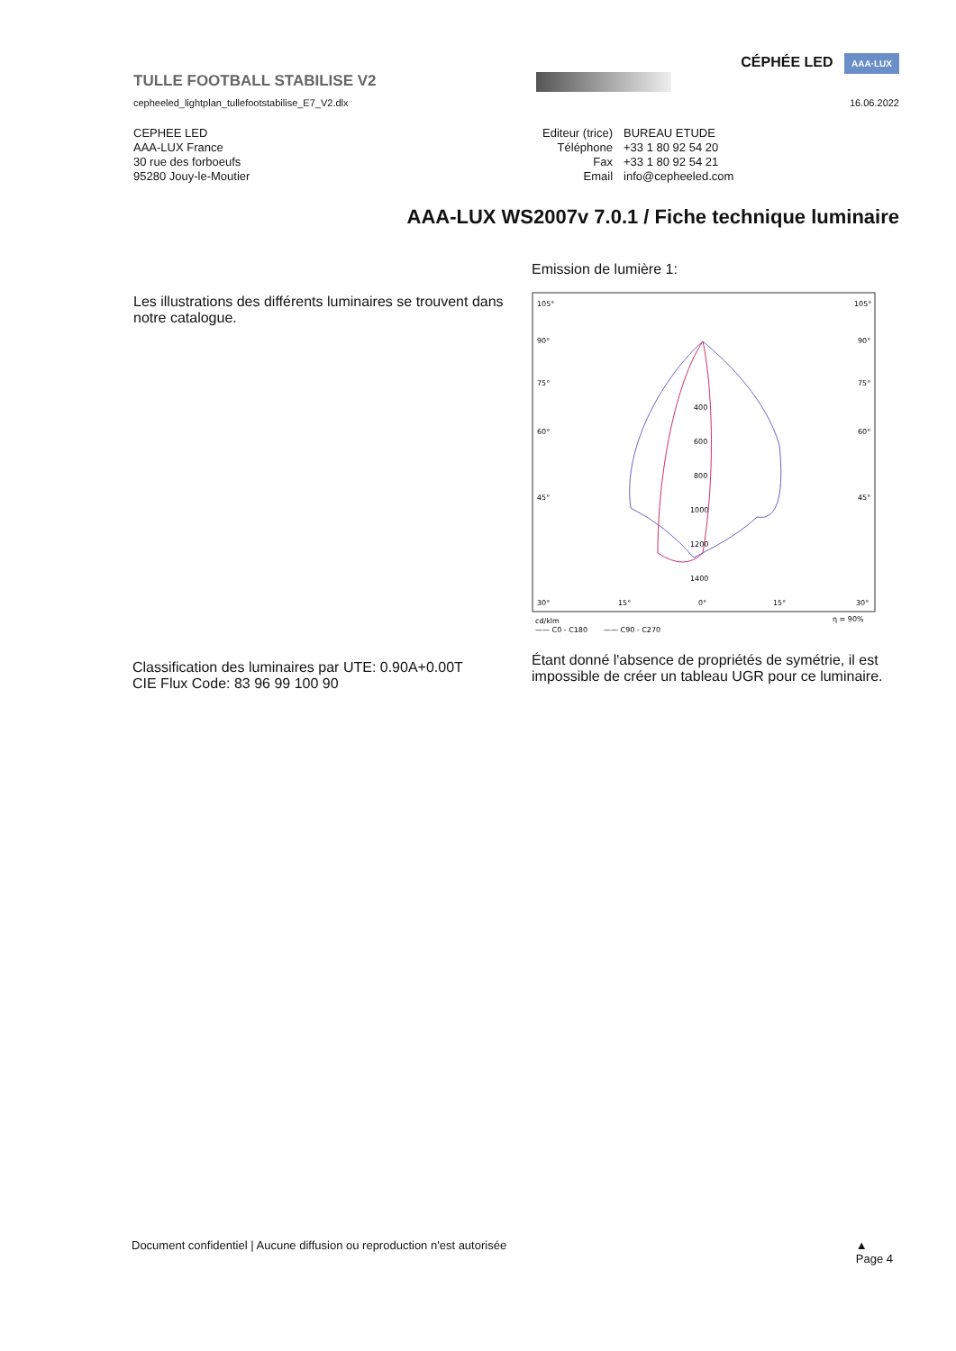CÉPHÉE LED AAA·LUX
TULLE FOOTBALL STABILISE V2
cepheeled_lightplan_tullefootstabilise_E7_V2.dlx 16.06.2022
CEPHEE LED
AAA-LUX France
30 rue des forboeufs
95280 Jouy-le-Moutier
| Editeur (trice) | BUREAU ETUDE |
| Téléphone | +33 1 80 92 54 20 |
| Fax | +33 1 80 92 54 21 |
| Email | info@cepheeled.com |
AAA-LUX WS2007v 7.0.1 / Fiche technique luminaire
Les illustrations des différents luminaires se trouvent dans notre catalogue.
Emission de lumière 1:
105°
105°
90°
90°
75°
75°
60°
60°
45°
45°
400
600
800
1000
1200
1400
30°
15°
0°
15°
30°
cd/klm
η = 90%
—— C0 - C180
—— C90 - C270
Étant donné l'absence de propriétés de symétrie, il est impossible de créer un tableau UGR pour ce luminaire.
Classification des luminaires par UTE: 0.90A+0.00T
CIE Flux Code: 83 96 99 100 90
Document confidentiel | Aucune diffusion ou reproduction n'est autorisée ▲
Page 4